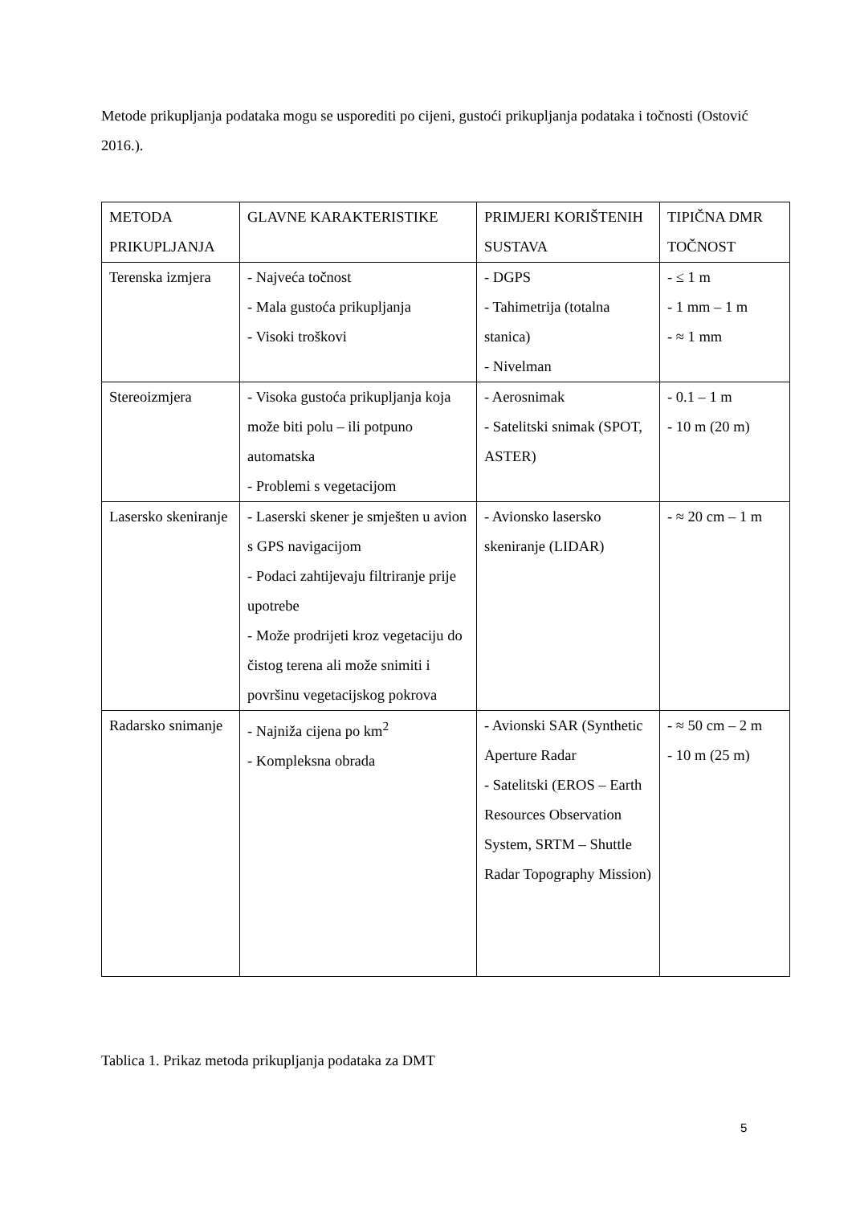Metode prikupljanja podataka mogu se usporediti po cijeni, gustoći prikupljanja podataka i točnosti (Ostović 2016.).
| METODA PRIKUPLJANJA | GLAVNE KARAKTERISTIKE | PRIMJERI KORIŠTENIH SUSTAVA | TIPIČNA DMR TOČNOST |
| Terenska izmjera | - Najveća točnost - Mala gustoća prikupljanja - Visoki troškovi | - DGPS - Tahimetrija (totalna stanica) - Nivelman | - ≤ 1 m - 1 mm – 1 m - ≈ 1 mm |
| Stereoizmjera | - Visoka gustoća prikupljanja koja može biti polu – ili potpuno automatska - Problemi s vegetacijom | - Aerosnimak - Satelitski snimak (SPOT, ASTER) | - 0.1 – 1 m - 10 m (20 m) |
| Lasersko skeniranje | - Laserski skener je smješten u avion s GPS navigacijom - Podaci zahtijevaju filtriranje prije upotrebe - Može prodrijeti kroz vegetaciju do čistog terena ali može snimiti i površinu vegetacijskog pokrova | - Avionsko lasersko skeniranje (LIDAR) | - ≈ 20 cm – 1 m |
| Radarsko snimanje | - Najniža cijena po km<sup>2</sup> - Kompleksna obrada | - Avionski SAR (Synthetic Aperture Radar - Satelitski (EROS – Earth Resources Observation System, SRTM – Shuttle Radar Topography Mission) | - ≈ 50 cm – 2 m - 10 m (25 m) |
Tablica 1. Prikaz metoda prikupljanja podataka za DMT
5